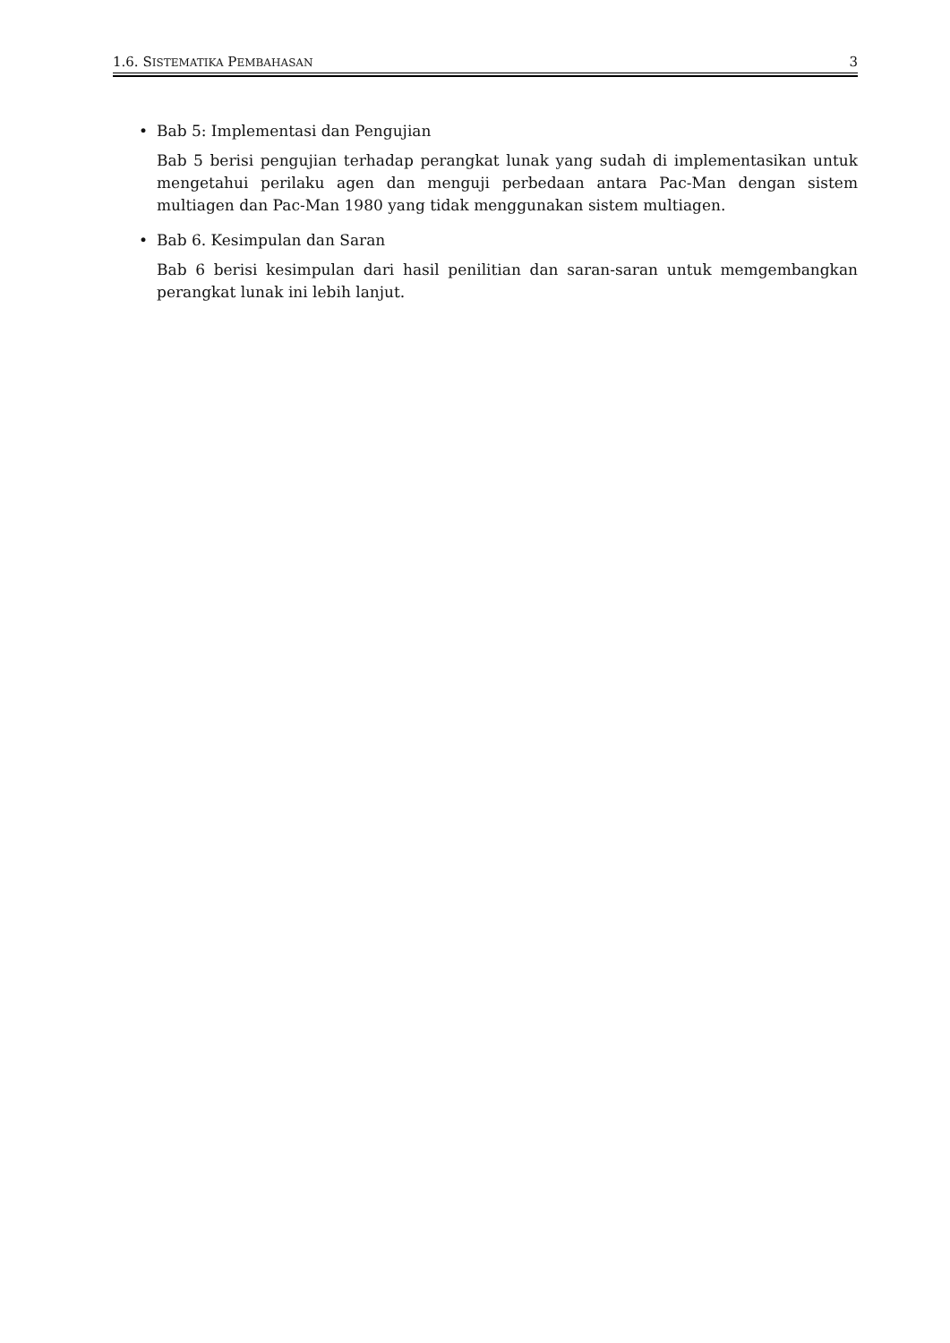1.6. SISTEMATIKA PEMBAHASAN 3
• Bab 5: Implementasi dan Pengujian
Bab 5 berisi pengujian terhadap perangkat lunak yang sudah di implementasikan untuk mengetahui perilaku agen dan menguji perbedaan antara Pac-Man dengan sistem multiagen dan Pac-Man 1980 yang tidak menggunakan sistem multiagen.
• Bab 6. Kesimpulan dan Saran
Bab 6 berisi kesimpulan dari hasil penilitian dan saran-saran untuk memgembangkan perangkat lunak ini lebih lanjut.